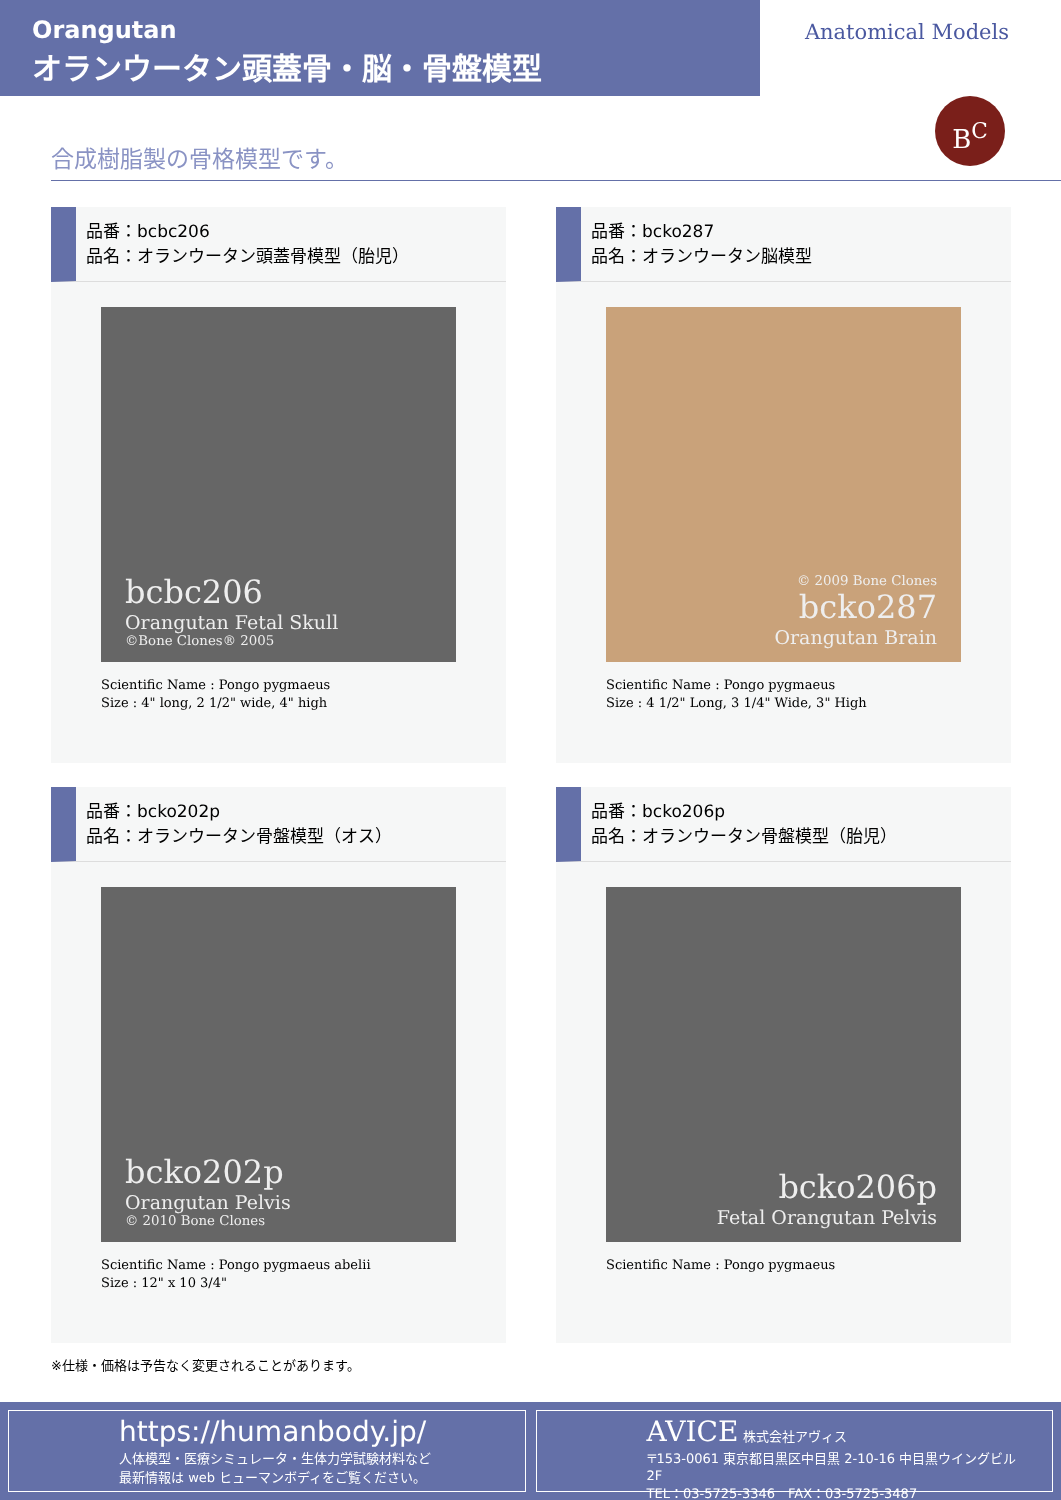Orangutan
オランウータン頭蓋骨・脳・骨盤模型
Anatomical Models
B<sup>C</sup>
合成樹脂製の骨格模型です。
品番：bcbc206
品名：オランウータン頭蓋骨模型（胎児）
bcbc206
Orangutan Fetal Skull
©Bone Clones® 2005
Scientific Name : Pongo pygmaeus
Size : 4" long, 2 1/2" wide, 4" high
品番：bcko287
品名：オランウータン脳模型
© 2009 Bone Clones
bcko287
Orangutan Brain
Scientific Name : Pongo pygmaeus
Size : 4 1/2" Long, 3 1/4" Wide, 3" High
品番：bcko202p
品名：オランウータン骨盤模型（オス）
bcko202p
Orangutan Pelvis
© 2010 Bone Clones
Scientific Name : Pongo pygmaeus abelii
Size : 12" x 10 3/4"
品番：bcko206p
品名：オランウータン骨盤模型（胎児）
bcko206p
Fetal Orangutan Pelvis
Scientific Name : Pongo pygmaeus
※仕様・価格は予告なく変更されることがあります。
https://humanbody.jp/
人体模型・医療シミュレータ・生体力学試験材料など
最新情報は web ヒューマンボディをご覧ください。
AVICE 株式会社アヴィス
〒153-0061 東京都目黒区中目黒 2-10-16 中目黒ウイングビル 2F
TEL：03-5725-3346　FAX：03-5725-3487